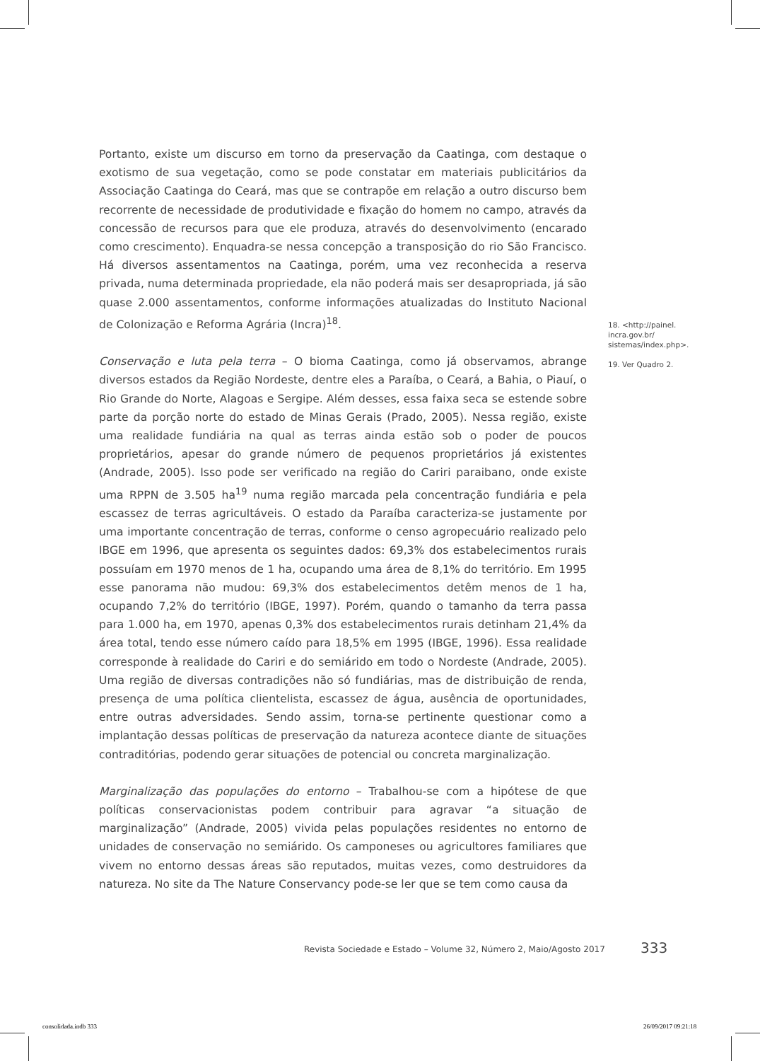Portanto, existe um discurso em torno da preservação da Caatinga, com destaque o exotismo de sua vegetação, como se pode constatar em materiais publicitários da Associação Caatinga do Ceará, mas que se contrapõe em relação a outro discurso bem recorrente de necessidade de produtividade e fixação do homem no campo, através da concessão de recursos para que ele produza, através do desenvolvimento (encarado como crescimento). Enquadra-se nessa concepção a transposição do rio São Francisco. Há diversos assentamentos na Caatinga, porém, uma vez reconhecida a reserva privada, numa determinada propriedade, ela não poderá mais ser desapropriada, já são quase 2.000 assentamentos, conforme informações atualizadas do Instituto Nacional de Colonização e Reforma Agrária (Incra)<sup>18</sup>.
Conservação e luta pela terra – O bioma Caatinga, como já observamos, abrange diversos estados da Região Nordeste, dentre eles a Paraíba, o Ceará, a Bahia, o Piauí, o Rio Grande do Norte, Alagoas e Sergipe. Além desses, essa faixa seca se estende sobre parte da porção norte do estado de Minas Gerais (Prado, 2005). Nessa região, existe uma realidade fundiária na qual as terras ainda estão sob o poder de poucos proprietários, apesar do grande número de pequenos proprietários já existentes (Andrade, 2005). Isso pode ser verificado na região do Cariri paraibano, onde existe uma RPPN de 3.505 ha<sup>19</sup> numa região marcada pela concentração fundiária e pela escassez de terras agricultáveis. O estado da Paraíba caracteriza-se justamente por uma importante concentração de terras, conforme o censo agropecuário realizado pelo IBGE em 1996, que apresenta os seguintes dados: 69,3% dos estabelecimentos rurais possuíam em 1970 menos de 1 ha, ocupando uma área de 8,1% do território. Em 1995 esse panorama não mudou: 69,3% dos estabelecimentos detêm menos de 1 ha, ocupando 7,2% do território (IBGE, 1997). Porém, quando o tamanho da terra passa para 1.000 ha, em 1970, apenas 0,3% dos estabelecimentos rurais detinham 21,4% da área total, tendo esse número caído para 18,5% em 1995 (IBGE, 1996). Essa realidade corresponde à realidade do Cariri e do semiárido em todo o Nordeste (Andrade, 2005). Uma região de diversas contradições não só fundiárias, mas de distribuição de renda, presença de uma política clientelista, escassez de água, ausência de oportunidades, entre outras adversidades. Sendo assim, torna-se pertinente questionar como a implantação dessas políticas de preservação da natureza acontece diante de situações contraditórias, podendo gerar situações de potencial ou concreta marginalização.
Marginalização das populações do entorno – Trabalhou-se com a hipótese de que políticas conservacionistas podem contribuir para agravar “a situação de marginalização” (Andrade, 2005) vivida pelas populações residentes no entorno de unidades de conservação no semiárido. Os camponeses ou agricultores familiares que vivem no entorno dessas áreas são reputados, muitas vezes, como destruidores da natureza. No site da The Nature Conservancy pode-se ler que se tem como causa da
18. <http://painel.
incra.gov.br/
sistemas/index.php>.
19. Ver Quadro 2.
Revista Sociedade e Estado – Volume 32, Número 2, Maio/Agosto 2017
333
consolidada.indb 333 26/09/2017 09:21:18